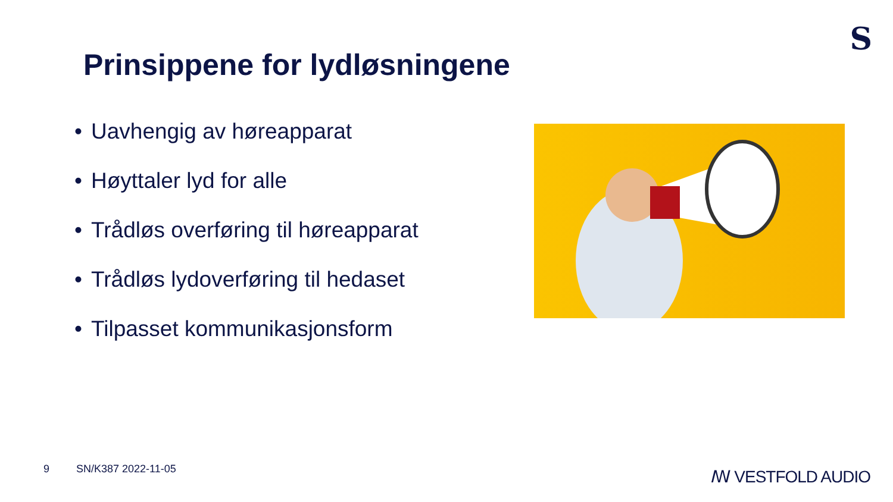S
Prinsippene for lydløsningene
• Uavhengig av høreapparat
• Høyttaler lyd for alle
• Trådløs overføring til høreapparat
• Trådløs lydoverføring til hedaset
• Tilpasset kommunikasjonsform
9 SN/K387 2022-11-05 ꟿ VESTFOLD AUDIO